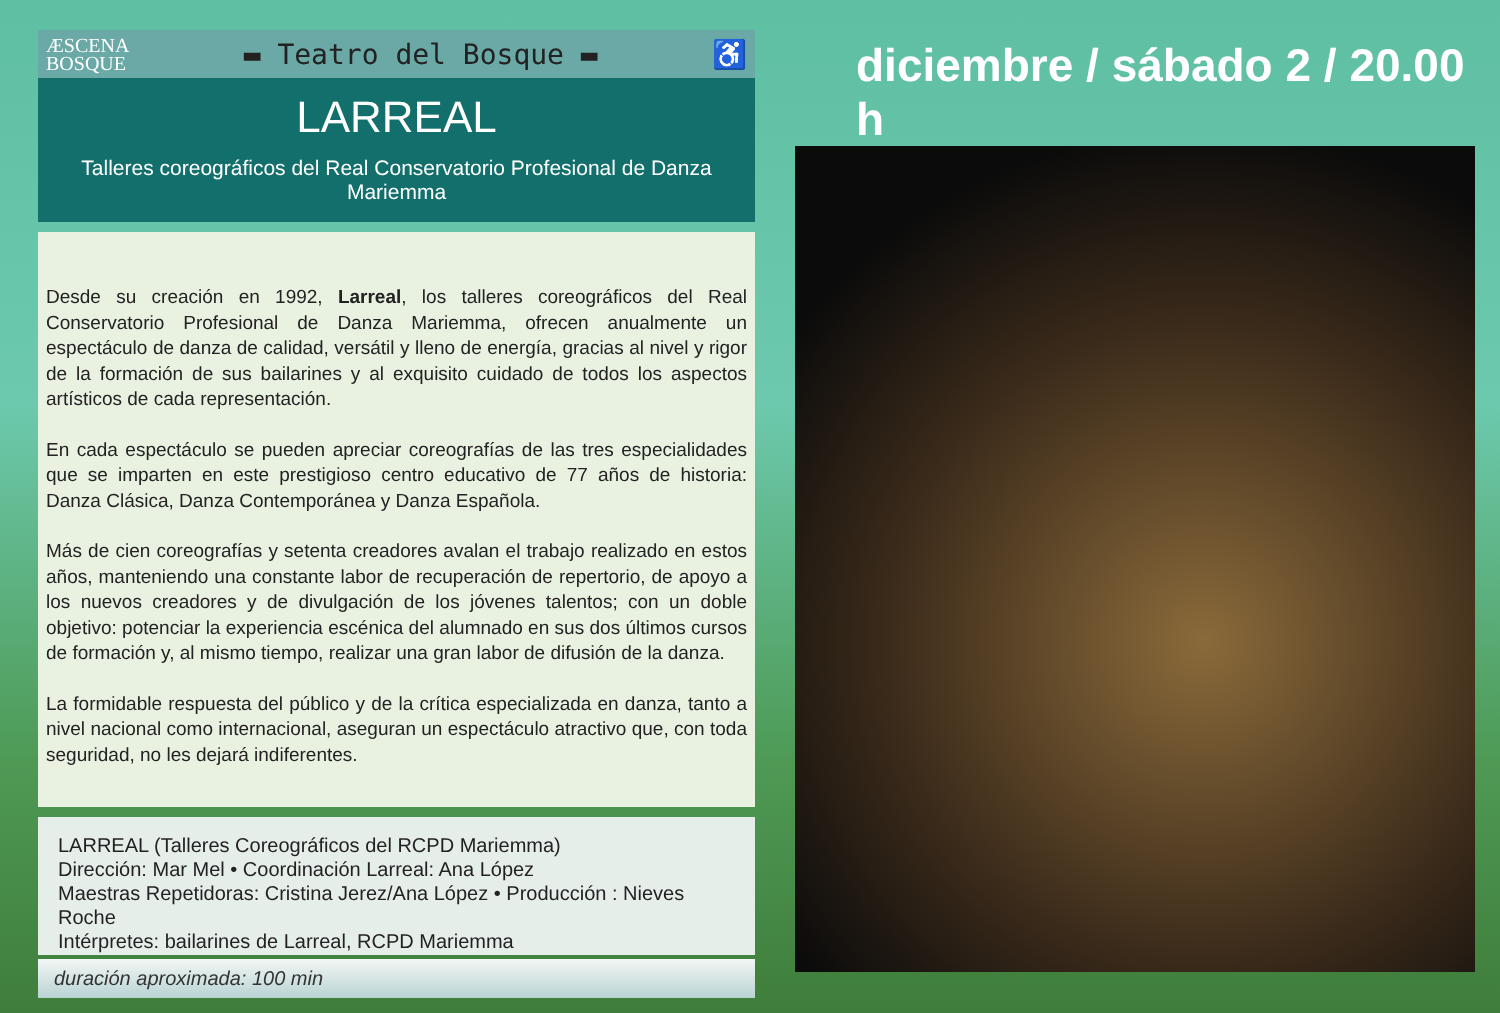ÆSCENA
BOSQUE
▬ Teatro del Bosque ▬ ♿
LARREAL
Talleres coreográficos del Real Conservatorio Profesional de Danza Mariemma
Desde su creación en 1992, Larreal, los talleres coreográficos del Real Conservatorio Profesional de Danza Mariemma, ofrecen anualmente un espectáculo de danza de calidad, versátil y lleno de energía, gracias al nivel y rigor de la formación de sus bailarines y al exquisito cuidado de todos los aspectos artísticos de cada representación.
En cada espectáculo se pueden apreciar coreografías de las tres especialidades que se imparten en este prestigioso centro educativo de 77 años de historia: Danza Clásica, Danza Contemporánea y Danza Española.
Más de cien coreografías y setenta creadores avalan el trabajo realizado en estos años, manteniendo una constante labor de recuperación de repertorio, de apoyo a los nuevos creadores y de divulgación de los jóvenes talentos; con un doble objetivo: potenciar la experiencia escénica del alumnado en sus dos últimos cursos de formación y, al mismo tiempo, realizar una gran labor de difusión de la danza.
La formidable respuesta del público y de la crítica especializada en danza, tanto a nivel nacional como internacional, aseguran un espectáculo atractivo que, con toda seguridad, no les dejará indiferentes.
LARREAL (Talleres Coreográficos del RCPD Mariemma)
Dirección: Mar Mel • Coordinación Larreal: Ana López
Maestras Repetidoras: Cristina Jerez/Ana López • Producción : Nieves Roche
Intérpretes: bailarines de Larreal, RCPD Mariemma
duración aproximada: 100 min
diciembre / sábado 2 / 20.00 h